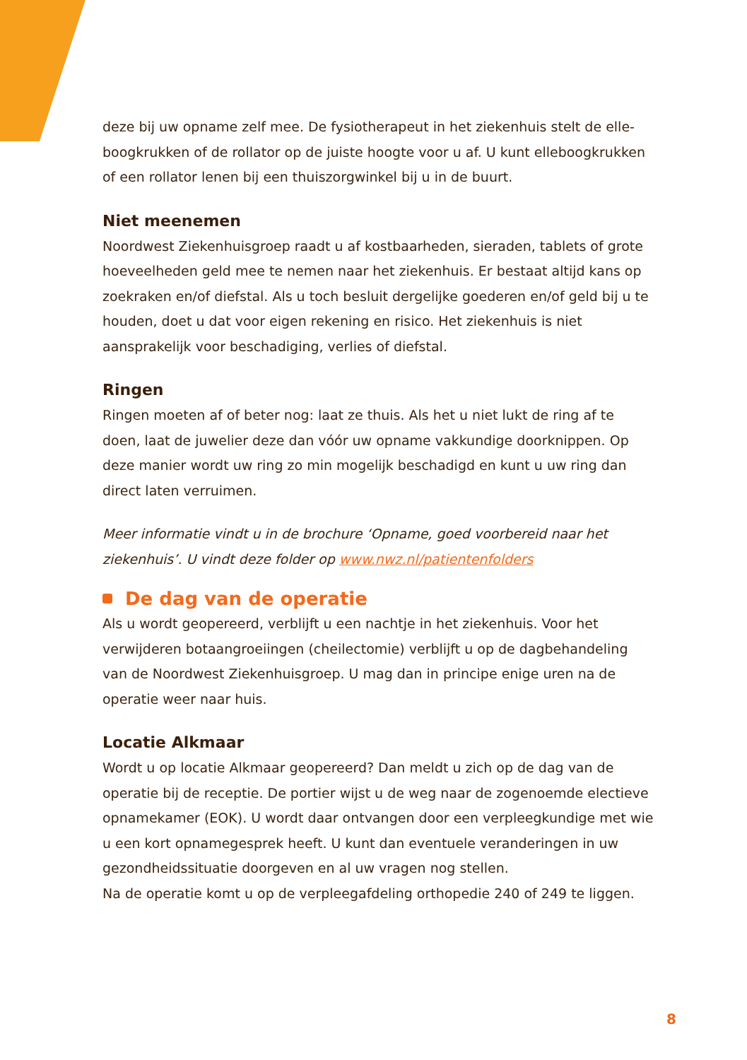deze bij uw opname zelf mee. De fysiotherapeut in het ziekenhuis stelt de elle­boogkrukken of de rollator op de juiste hoogte voor u af. U kunt elleboogkruk­ken of een rollator lenen bij een thuiszorgwinkel bij u in de buurt.
Niet meenemen
Noordwest Ziekenhuisgroep raadt u af kostbaarheden, sieraden, tablets of gro­te hoeveelheden geld mee te nemen naar het ziekenhuis. Er bestaat altijd kans op zoekraken en/of diefstal. Als u toch besluit dergelijke goederen en/of geld bij u te houden, doet u dat voor eigen rekening en risico. Het ziekenhuis is niet aansprakelijk voor beschadiging, verlies of diefstal.
Ringen
Ringen moeten af of beter nog: laat ze thuis. Als het u niet lukt de ring af te doen, laat de juwelier deze dan vóór uw opname vakkundige doorknippen. Op deze manier wordt uw ring zo min mogelijk beschadigd en kunt u uw ring dan direct laten verruimen.
Meer informatie vindt u in de brochure ‘Opname, goed voorbereid naar het ziekenhuis’. U vindt deze folder op www.nwz.nl/patientenfolders
De dag van de operatie
Als u wordt geopereerd, verblijft u een nachtje in het ziekenhuis. Voor het verwijderen botaangroeiingen (cheilectomie) verblijft u op de dagbehandeling van de Noordwest Ziekenhuisgroep. U mag dan in principe enige uren na de operatie weer naar huis.
Locatie Alkmaar
Wordt u op locatie Alkmaar geopereerd? Dan meldt u zich op de dag van de operatie bij de receptie. De portier wijst u de weg naar de zogenoemde electie­ve opnamekamer (EOK). U wordt daar ontvangen door een verpleegkundige met wie u een kort opnamegesprek heeft. U kunt dan eventuele veranderingen in uw gezondheidssituatie doorgeven en al uw vragen nog stellen.
Na de operatie komt u op de verpleegafdeling orthopedie 240 of 249 te liggen.
8